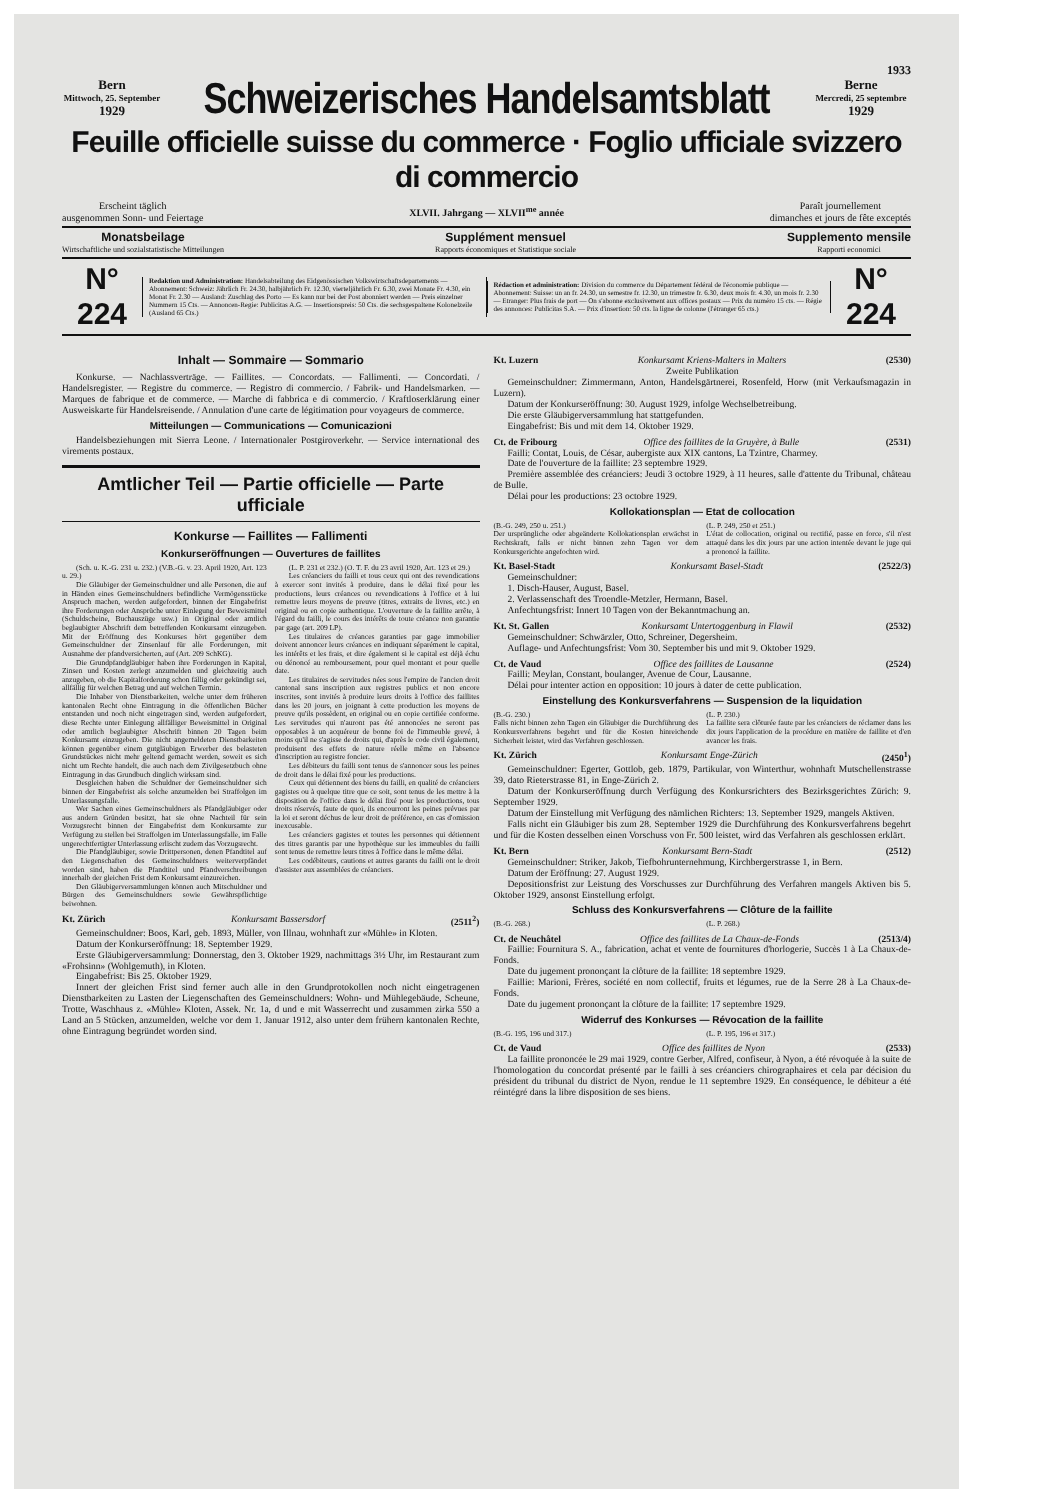1933
Bern
Mittwoch, 25. September
1929
Schweizerisches Handelsamtsblatt
Berne
Mercredi, 25 septembre
1929
Feuille officielle suisse du commerce · Foglio ufficiale svizzero di commercio
Erscheint täglich
ausgenommen Sonn- und Feiertage
XLVII. Jahrgang — XLVII<sup>me</sup> année
Paraît journellement
dimanches et jours de fête exceptés
Monatsbeilage
Wirtschaftliche und sozialstatistische Mitteilungen
Supplément mensuel
Rapports économiques et Statistique sociale
Supplemento mensile
Rapporti economici
N° 224
Redaktion und Administration: Handelsabteilung des Eidgenössischen Volkswirtschaftsdepartements — Abonnement: Schweiz: Jährlich Fr. 24.30, halbjährlich Fr. 12.30, vierteljährlich Fr. 6.30, zwei Monate Fr. 4.30, ein Monat Fr. 2.30 — Ausland: Zuschlag des Porto — Es kann nur bei der Post abonniert werden — Preis einzelner Nummern 15 Cts. — Annoncen-Regie: Publicitas A.G. — Insertionspreis: 50 Cts. die sechsgespaltene Kolonelzeile (Ausland 65 Cts.)
Rédaction et administration: Division du commerce du Département fédéral de l'économie publique — Abonnement: Suisse: un an fr. 24.30, un semestre fr. 12.30, un trimestre fr. 6.30, deux mois fr. 4.30, un mois fr. 2.30 — Etranger: Plus frais de port — On s'abonne exclusivement aux offices postaux — Prix du numéro 15 cts. — Régie des annonces: Publicitas S.A. — Prix d'insertion: 50 cts. la ligne de colonne (l'étranger 65 cts.)
N° 224
Inhalt — Sommaire — Sommario
Konkurse. — Nachlassverträge. — Faillites. — Concordats. — Fallimenti. — Concordati. / Handelsregister. — Registre du commerce. — Registro di commercio. / Fabrik- und Handelsmarken. — Marques de fabrique et de commerce. — Marche di fabbrica e di commercio. / Kraftloserklärung einer Ausweiskarte für Handelsreisende. / Annulation d'une carte de légitimation pour voyageurs de commerce.
Mitteilungen — Communications — Comunicazioni
Handelsbeziehungen mit Sierra Leone. / Internationaler Postgiroverkehr. — Service international des virements postaux.
Amtlicher Teil — Partie officielle — Parte ufficiale
Konkurse — Faillites — Fallimenti
Konkurseröffnungen — Ouvertures de faillites
(Sch. u. K.-G. 231 u. 232.) (V.B.-G. v. 23. April 1920, Art. 123 u. 29.)
Die Gläubiger der Gemeinschuldner und alle Personen, die auf in Händen eines Gemeinschuldners befindliche Vermögensstücke Anspruch machen, werden aufgefordert, binnen der Eingabefrist ihre Forderungen oder Ansprüche unter Einlegung der Beweismittel (Schuldscheine, Buchauszüge usw.) in Original oder amtlich beglaubigter Abschrift dem betreffenden Konkursamt einzugeben. Mit der Eröffnung des Konkurses hört gegenüber dem Gemeinschuldner der Zinsenlauf für alle Forderungen, mit Ausnahme der pfandversicherten, auf (Art. 209 SchKG).
Die Grundpfandgläubiger haben ihre Forderungen in Kapital, Zinsen und Kosten zerlegt anzumelden und gleichzeitig auch anzugeben, ob die Kapitalforderung schon fällig oder gekündigt sei, allfällig für welchen Betrag und auf welchen Termin.
Die Inhaber von Dienstbarkeiten, welche unter dem früheren kantonalen Recht ohne Eintragung in die öffentlichen Bücher entstanden und noch nicht eingetragen sind, werden aufgefordert, diese Rechte unter Einlegung allfälliger Beweismittel in Original oder amtlich beglaubigter Abschrift binnen 20 Tagen beim Konkursamt einzugeben. Die nicht angemeldeten Dienstbarkeiten können gegenüber einem gutgläubigen Erwerber des belasteten Grundstückes nicht mehr geltend gemacht werden, soweit es sich nicht um Rechte handelt, die auch nach dem Zivilgesetzbuch ohne Eintragung in das Grundbuch dinglich wirksam sind.
Desgleichen haben die Schuldner der Gemeinschuldner sich binnen der Eingabefrist als solche anzumelden bei Straffolgen im Unterlassungsfalle.
Wer Sachen eines Gemeinschuldners als Pfandgläubiger oder aus andern Gründen besitzt, hat sie ohne Nachteil für sein Vorzugsrecht binnen der Eingabefrist dem Konkursamte zur Verfügung zu stellen bei Straffolgen im Unterlassungsfalle, im Falle ungerechtfertigter Unterlassung erlischt zudem das Vorzugsrecht.
Die Pfandgläubiger, sowie Drittpersonen, denen Pfandtitel auf den Liegenschaften des Gemeinschuldners weiterverpfändet worden sind, haben die Pfandtitel und Pfandverschreibungen innerhalb der gleichen Frist dem Konkursamt einzureichen.
Den Gläubigerversammlungen können auch Mitschuldner und Bürgen des Gemeinschuldners sowie Gewährspflichtige beiwohnen.
(L. P. 231 et 232.) (O. T. F. du 23 avril 1920, Art. 123 et 29.)
Les créanciers du failli et tous ceux qui ont des revendications à exercer sont invités à produire, dans le délai fixé pour les productions, leurs créances ou revendications à l'office et à lui remettre leurs moyens de preuve (titres, extraits de livres, etc.) en original ou en copie authentique. L'ouverture de la faillite arrête, à l'égard du failli, le cours des intérêts de toute créance non garantie par gage (art. 209 LP).
Les titulaires de créances garanties par gage immobilier doivent annoncer leurs créances en indiquant séparément le capital, les intérêts et les frais, et dire également si le capital est déjà échu ou dénoncé au remboursement, pour quel montant et pour quelle date.
Les titulaires de servitudes nées sous l'empire de l'ancien droit cantonal sans inscription aux registres publics et non encore inscrites, sont invités à produire leurs droits à l'office des faillites dans les 20 jours, en joignant à cette production les moyens de preuve qu'ils possèdent, en original ou en copie certifiée conforme. Les servitudes qui n'auront pas été annoncées ne seront pas opposables à un acquéreur de bonne foi de l'immeuble grevé, à moins qu'il ne s'agisse de droits qui, d'après le code civil également, produisent des effets de nature réelle même en l'absence d'inscription au registre foncier.
Les débiteurs du failli sont tenus de s'annoncer sous les peines de droit dans le délai fixé pour les productions.
Ceux qui détiennent des biens du failli, en qualité de créanciers gagistes ou à quelque titre que ce soit, sont tenus de les mettre à la disposition de l'office dans le délai fixé pour les productions, tous droits réservés, faute de quoi, ils encourront les peines prévues par la loi et seront déchus de leur droit de préférence, en cas d'omission inexcusable.
Les créanciers gagistes et toutes les personnes qui détiennent des titres garantis par une hypothèque sur les immeubles du failli sont tenus de remettre leurs titres à l'office dans le même délai.
Les codébiteurs, cautions et autres garants du failli ont le droit d'assister aux assemblées de créanciers.
Kt. Zürich Konkursamt Bassersdorf (2511<sup>2</sup>)
Gemeinschuldner: Boos, Karl, geb. 1893, Müller, von Illnau, wohnhaft zur «Mühle» in Kloten.
Datum der Konkurseröffnung: 18. September 1929.
Erste Gläubigerversammlung: Donnerstag, den 3. Oktober 1929, nachmittags 3½ Uhr, im Restaurant zum «Frohsinn» (Wohlgemuth), in Kloten.
Eingabefrist: Bis 25. Oktober 1929.
Innert der gleichen Frist sind ferner auch alle in den Grundprotokollen noch nicht eingetragenen Dienstbarkeiten zu Lasten der Liegenschaften des Gemeinschuldners: Wohn- und Mühlegebäude, Scheune, Trotte, Waschhaus z. «Mühle» Kloten, Assek. Nr. 1a, d und e mit Wasserrecht und zusammen zirka 550 a Land an 5 Stücken, anzumelden, welche vor dem 1. Januar 1912, also unter dem frühern kantonalen Rechte, ohne Eintragung begründet worden sind.
Kt. Luzern Konkursamt Kriens-Malters in Malters (2530)
Zweite Publikation
Gemeinschuldner: Zimmermann, Anton, Handelsgärtnerei, Rosenfeld, Horw (mit Verkaufsmagazin in Luzern).
Datum der Konkurseröffnung: 30. August 1929, infolge Wechselbetreibung.
Die erste Gläubigerversammlung hat stattgefunden.
Eingabefrist: Bis und mit dem 14. Oktober 1929.
Ct. de Fribourg Office des faillites de la Gruyère, à Bulle (2531)
Failli: Contat, Louis, de César, aubergiste aux XIX cantons, La Tzintre, Charmey.
Date de l'ouverture de la faillite: 23 septembre 1929.
Première assemblée des créanciers: Jeudi 3 octobre 1929, à 11 heures, salle d'attente du Tribunal, château de Bulle.
Délai pour les productions: 23 octobre 1929.
Kollokationsplan — Etat de collocation
(B.-G. 249, 250 u. 251.)
Der ursprüngliche oder abgeänderte Kollokationsplan erwächst in Rechtskraft, falls er nicht binnen zehn Tagen vor dem Konkursgerichte angefochten wird.
(L. P. 249, 250 et 251.)
L'état de collocation, original ou rectifié, passe en force, s'il n'est attaqué dans les dix jours par une action intentée devant le juge qui a prononcé la faillite.
Kt. Basel-Stadt Konkursamt Basel-Stadt (2522/3)
Gemeinschuldner:
1. Disch-Hauser, August, Basel.
2. Verlassenschaft des Troendle-Metzler, Hermann, Basel.
Anfechtungsfrist: Innert 10 Tagen von der Bekanntmachung an.
Kt. St. Gallen Konkursamt Untertoggenburg in Flawil (2532)
Gemeinschuldner: Schwärzler, Otto, Schreiner, Degersheim.
Auflage- und Anfechtungsfrist: Vom 30. September bis und mit 9. Oktober 1929.
Ct. de Vaud Office des faillites de Lausanne (2524)
Failli: Meylan, Constant, boulanger, Avenue de Cour, Lausanne.
Délai pour intenter action en opposition: 10 jours à dater de cette publication.
Einstellung des Konkursverfahrens — Suspension de la liquidation
(B.-G. 230.)
Falls nicht binnen zehn Tagen ein Gläubiger die Durchführung des Konkursverfahrens begehrt und für die Kosten hinreichende Sicherheit leistet, wird das Verfahren geschlossen.
(L. P. 230.)
La faillite sera clôturée faute par les créanciers de réclamer dans les dix jours l'application de la procédure en matière de faillite et d'en avancer les frais.
Kt. Zürich Konkursamt Enge-Zürich (2450<sup>1</sup>)
Gemeinschuldner: Egerter, Gottlob, geb. 1879, Partikular, von Winterthur, wohnhaft Mutschellenstrasse 39, dato Rieterstrasse 81, in Enge-Zürich 2.
Datum der Konkurseröffnung durch Verfügung des Konkursrichters des Bezirksgerichtes Zürich: 9. September 1929.
Datum der Einstellung mit Verfügung des nämlichen Richters: 13. September 1929, mangels Aktiven.
Falls nicht ein Gläubiger bis zum 28. September 1929 die Durchführung des Konkursverfahrens begehrt und für die Kosten desselben einen Vorschuss von Fr. 500 leistet, wird das Verfahren als geschlossen erklärt.
Kt. Bern Konkursamt Bern-Stadt (2512)
Gemeinschuldner: Striker, Jakob, Tiefbohrunternehmung, Kirchbergerstrasse 1, in Bern.
Datum der Eröffnung: 27. August 1929.
Depositionsfrist zur Leistung des Vorschusses zur Durchführung des Verfahren mangels Aktiven bis 5. Oktober 1929, ansonst Einstellung erfolgt.
Schluss des Konkursverfahrens — Clôture de la faillite
(B.-G. 268.) (L. P. 268.)
Ct. de Neuchâtel Office des faillites de La Chaux-de-Fonds (2513/4)
Faillie: Fournitura S. A., fabrication, achat et vente de fournitures d'horlogerie, Succès 1 à La Chaux-de-Fonds.
Date du jugement prononçant la clôture de la faillite: 18 septembre 1929.
Faillie: Marioni, Frères, société en nom collectif, fruits et légumes, rue de la Serre 28 à La Chaux-de-Fonds.
Date du jugement prononçant la clôture de la faillite: 17 septembre 1929.
Widerruf des Konkurses — Révocation de la faillite
(B.-G. 195, 196 und 317.) (L. P. 195, 196 et 317.)
Ct. de Vaud Office des faillites de Nyon (2533)
La faillite prononcée le 29 mai 1929, contre Gerber, Alfred, confiseur, à Nyon, a été révoquée à la suite de l'homologation du concordat présenté par le failli à ses créanciers chirographaires et cela par décision du président du tribunal du district de Nyon, rendue le 11 septembre 1929. En conséquence, le débiteur a été réintégré dans la libre disposition de ses biens.